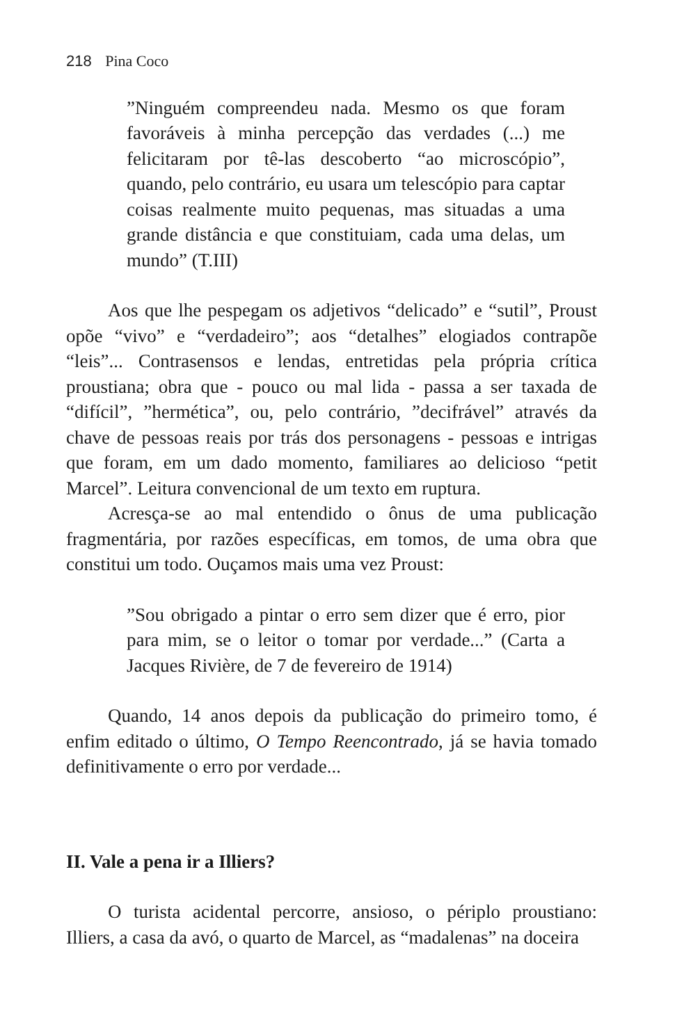218 Pina Coco
”Ninguém compreendeu nada. Mesmo os que foram favoráveis à minha percepção das verdades (...) me felicitaram por tê-las descoberto “ao microscópio”, quando, pelo contrário, eu usara um telescópio para captar coisas realmente muito pequenas, mas situadas a uma grande distância e que constituiam, cada uma delas, um mundo” (T.III)
Aos que lhe pespegam os adjetivos “delicado” e “sutil”, Proust opõe “vivo” e “verdadeiro”; aos “detalhes” elogiados contrapõe “leis”... Contrasensos e lendas, entretidas pela própria crítica proustiana; obra que - pouco ou mal lida - passa a ser taxada de “difícil”, ”hermética”, ou, pelo contrário, ”decifrável” através da chave de pessoas reais por trás dos personagens - pessoas e intrigas que foram, em um dado momento, familiares ao delicioso “petit Marcel”. Leitura convencional de um texto em ruptura.
Acresça-se ao mal entendido o ônus de uma publicação fragmentária, por razões específicas, em tomos, de uma obra que constitui um todo. Ouçamos mais uma vez Proust:
”Sou obrigado a pintar o erro sem dizer que é erro, pior para mim, se o leitor o tomar por verdade...” (Carta a Jacques Rivière, de 7 de fevereiro de 1914)
Quando, 14 anos depois da publicação do primeiro tomo, é enfim editado o último, O Tempo Reencontrado, já se havia tomado definitivamente o erro por verdade...
II. Vale a pena ir a Illiers?
O turista acidental percorre, ansioso, o périplo proustiano: Illiers, a casa da avó, o quarto de Marcel, as “madalenas” na doceira